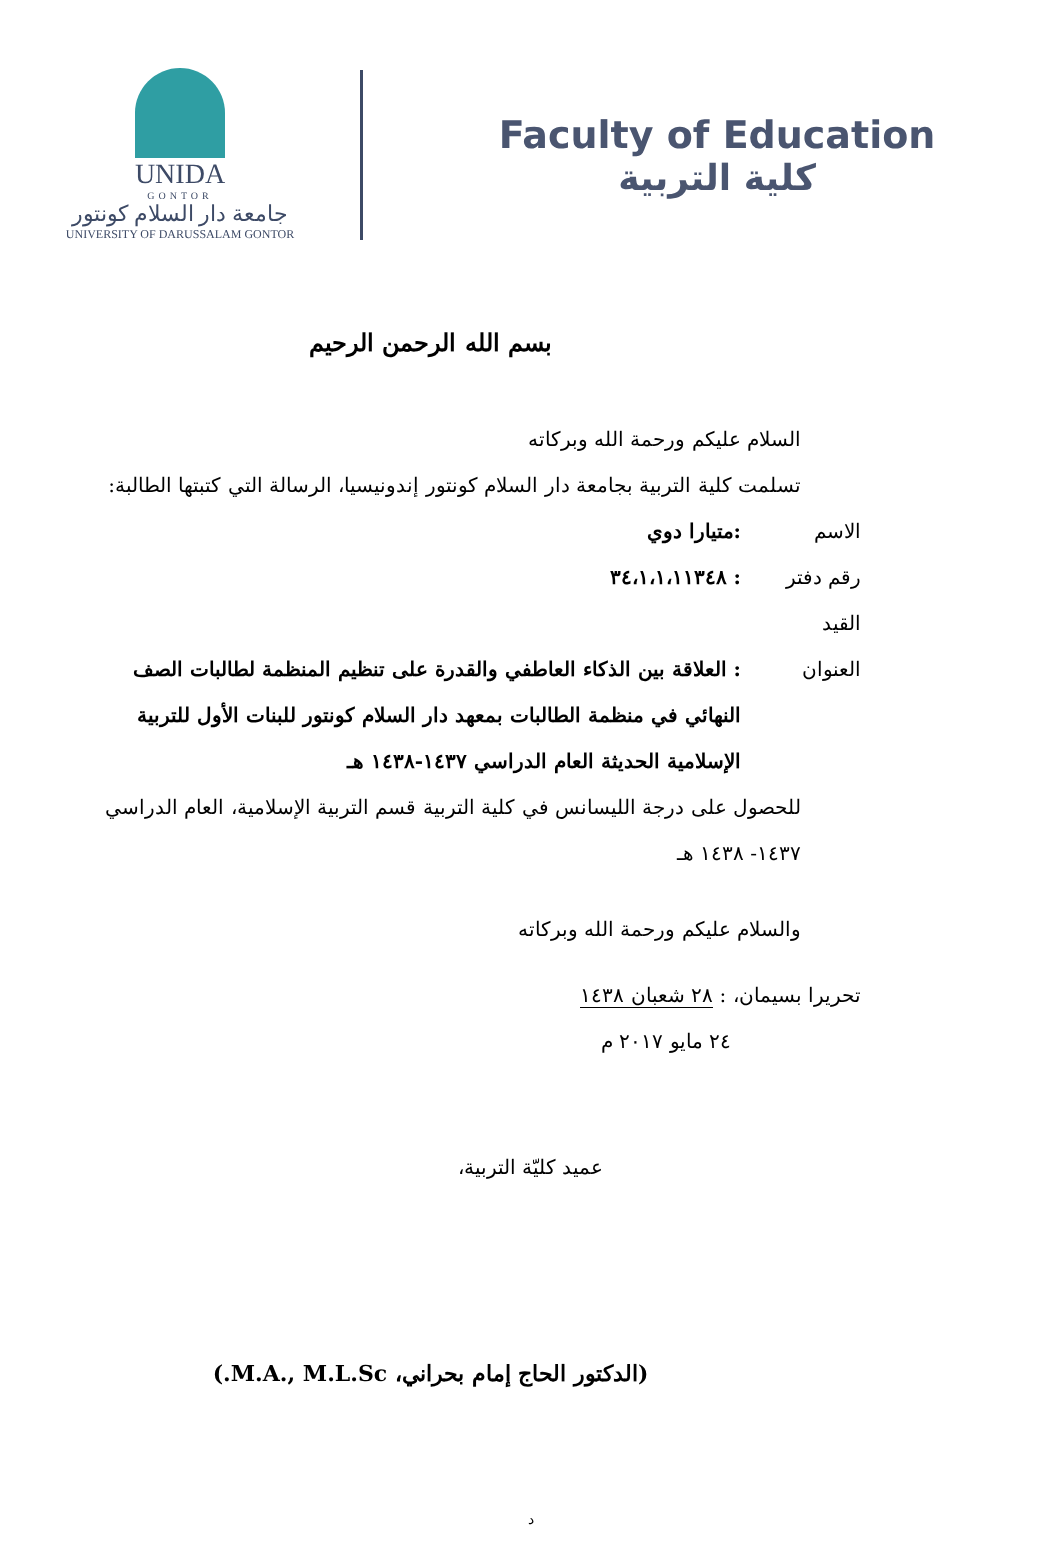UNIDA
GONTOR
جامعة دار السلام كونتور
UNIVERSITY OF DARUSSALAM GONTOR
Faculty of Education
كلية التربية
بسم الله الرحمن الرحيم
السلام عليكم ورحمة الله وبركاته
تسلمت كلية التربية بجامعة دار السلام كونتور إندونيسيا، الرسالة التي كتبتها الطالبة:
الاسم:متيارا دوي
رقم دفتر القيد: ٣٤،١،١،١١٣٤٨
العنوان: العلاقة بين الذكاء العاطفي والقدرة على تنظيم المنظمة لطالبات الصف النهائي في منظمة الطالبات بمعهد دار السلام كونتور للبنات الأول للتربية الإسلامية الحديثة العام الدراسي ١٤٣٧-١٤٣٨ هـ
للحصول على درجة الليسانس في كلية التربية قسم التربية الإسلامية، العام الدراسي ١٤٣٧- ١٤٣٨ هـ
والسلام عليكم ورحمة الله وبركاته
تحريرا بسيمان، : ٢٨ شعبان ١٤٣٨
٢٤ مايو ٢٠١٧ م
عميد كليّة التربية،
(الدكتور الحاج إمام بحراني، M.A., M.L.Sc.)
د